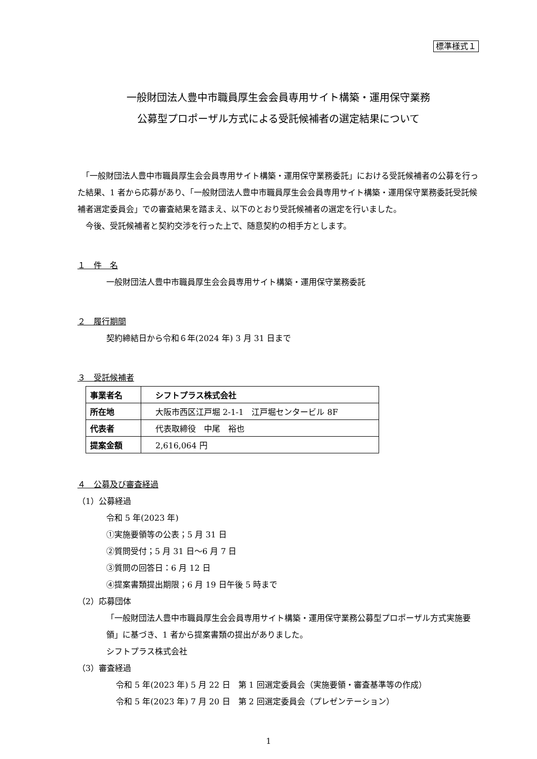標準様式１
一般財団法人豊中市職員厚生会会員専用サイト構築・運用保守業務
公募型プロポーザル方式による受託候補者の選定結果について
　「一般財団法人豊中市職員厚生会会員専用サイト構築・運用保守業務委託」における受託候補者の公募を行った結果、1 者から応募があり、「一般財団法人豊中市職員厚生会会員専用サイト構築・運用保守業務委託受託候補者選定委員会」での審査結果を踏まえ、以下のとおり受託候補者の選定を行いました。
　今後、受託候補者と契約交渉を行った上で、随意契約の相手方とします。
１　件　名
一般財団法人豊中市職員厚生会会員専用サイト構築・運用保守業務委託
２　履行期間
契約締結日から令和６年(2024 年) 3 月 31 日まで
３　受託候補者
| 事業者名 | シフトプラス株式会社 |
| 所在地 | 大阪市西区江戸堀 2-1-1 江戸堀センタービル 8F |
| 代表者 | 代表取締役 中尾 裕也 |
| 提案金額 | 2,616,064 円 |
４　公募及び審査経過
（1）公募経過
令和 5 年(2023 年)
①実施要領等の公表；5 月 31 日
②質問受付；5 月 31 日～6 月 7 日
③質問の回答日：6 月 12 日
④提案書類提出期限；6 月 19 日午後 5 時まで
（2）応募団体
「一般財団法人豊中市職員厚生会会員専用サイト構築・運用保守業務公募型プロポーザル方式実施要領」に基づき、1 者から提案書類の提出がありました。
シフトプラス株式会社
（3）審査経過
令和 5 年(2023 年) 5 月 22 日　第 1 回選定委員会（実施要領・審査基準等の作成）
令和 5 年(2023 年) 7 月 20 日　第 2 回選定委員会（プレゼンテーション）
1